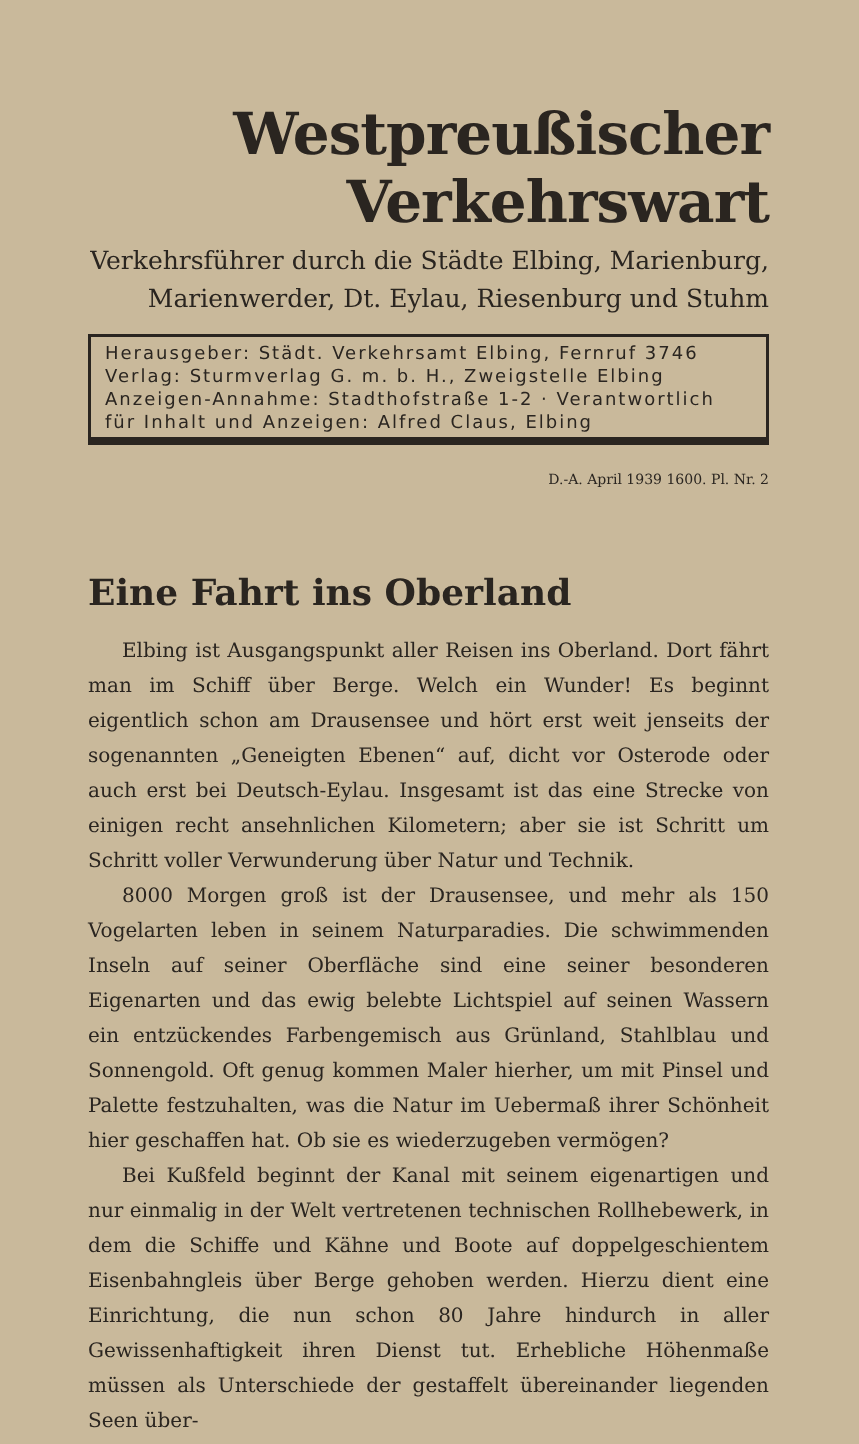Westpreußischer Verkehrswart
Verkehrsführer durch die Städte Elbing, Marienburg,
Marienwerder, Dt. Eylau, Riesenburg und Stuhm
Herausgeber: Städt. Verkehrsamt Elbing, Fernruf 3746
Verlag: Sturmverlag G. m. b. H., Zweigstelle Elbing
Anzeigen-Annahme: Stadthofstraße 1-2 · Verantwortlich
für Inhalt und Anzeigen: Alfred Claus, Elbing
D.-A. April 1939 1600. Pl. Nr. 2
Eine Fahrt ins Oberland
Elbing ist Ausgangspunkt aller Reisen ins Oberland. Dort fährt man im Schiff über Berge. Welch ein Wunder! Es beginnt eigentlich schon am Drausensee und hört erst weit jenseits der sogenannten „Geneigten Ebenen“ auf, dicht vor Osterode oder auch erst bei Deutsch-Eylau. Insgesamt ist das eine Strecke von einigen recht ansehnlichen Kilometern; aber sie ist Schritt um Schritt voller Verwunderung über Natur und Technik.
8000 Morgen groß ist der Drausensee, und mehr als 150 Vogelarten leben in seinem Naturparadies. Die schwimmenden Inseln auf seiner Oberfläche sind eine seiner besonderen Eigenarten und das ewig belebte Lichtspiel auf seinen Wassern ein entzückendes Farbengemisch aus Grünland, Stahlblau und Sonnengold. Oft genug kommen Maler hierher, um mit Pinsel und Palette festzuhalten, was die Natur im Uebermaß ihrer Schönheit hier geschaffen hat. Ob sie es wiederzugeben vermögen?
Bei Kußfeld beginnt der Kanal mit seinem eigenartigen und nur einmalig in der Welt vertretenen technischen Rollhebewerk, in dem die Schiffe und Kähne und Boote auf doppelgeschientem Eisenbahngleis über Berge gehoben werden. Hierzu dient eine Einrichtung, die nun schon 80 Jahre hindurch in aller Gewissenhaftigkeit ihren Dienst tut. Erhebliche Höhenmaße müssen als Unterschiede der gestaffelt übereinander liegenden Seen über-